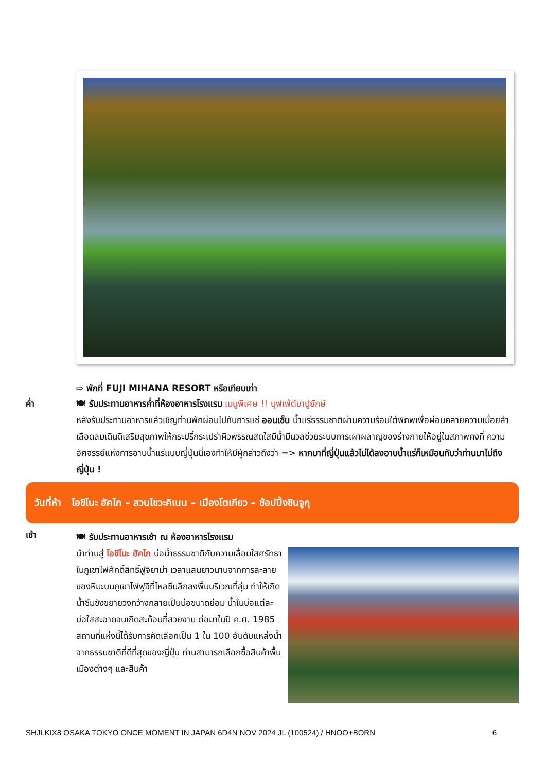⇨ พักที่ FUJI MIHANA RESORT หรือเทียบเท่า
ค่ำ
🍽 รับประทานอาหารค่ำที่ห้องอาหารโรงแรม เมนูพิเศษ !! บุฟเฟ่ต์ขาปูยักษ์
หลังรับประทานอาหารแล้วเชิญท่านพักผ่อนไปกับการแช่ ออนเซ็น น้ำแร่ธรรมชาติผ่านความร้อนใต้พิภพเพื่อผ่อนคลายความเมื่อยล้าเลือดลมเดินดีเสริมสุขภาพให้กระปรี้กระเปร่าผิวพรรณสดใสมีน้ำมีนวลช่วยระบบการเผาผลาญของร่างกายให้อยู่ในสภาพคงที่ ความอัศจรรย์แห่งการอาบน้ำแร่แบบญี่ปุ่นนี่เองทำให้มีผู้กล่าวถึงว่า => หากมาที่ญี่ปุ่นแล้วไม่ได้ลงอาบน้ำแร่ก็เหมือนกับว่าท่านมาไม่ถึงญี่ปุ่น !
วันที่ห้า โอชิโนะ ฮัคไก – สวนโชวะคิเนน – เมืองโตเกียว – ช้อปปิ้งชินจูกุ
เช้า
🍽 รับประทานอาหารเช้า ณ ห้องอาหารโรงแรม
นำท่านสู่ โอชิโนะ ฮัคไก บ่อน้ำธรรมชาติกับความเลื่อมใสศรัทธาในภูเขาไฟศักดิ์สิทธิ์ฟูจิยาม่า เวลาแสนยาวนานจากการละลายของหิมะบนภูเขาไฟฟูจิที่ไหลซึมลึกลงพื้นบริเวณที่ลุ่ม ทำให้เกิดน้ำซึมขังขยายวงกว้างกลายเป็นบ่อขนาดย่อม น้ำในบ่อแต่ละบ่อใสสะอาดจนเกิดสะท้อนที่สวยงาม ต่อมาในปี ค.ศ. 1985 สถานที่แห่งนี้ได้รับการคัดเลือกเป็น 1 ใน 100 อันดับแหล่งน้ำจากธรรมชาติที่ดีที่สุดของญี่ปุ่น ท่านสามารถเลือกซื้อสินค้าพื้นเมืองต่างๆ และสินค้า
SHJLKIX8 OSAKA TOKYO ONCE MOMENT IN JAPAN 6D4N NOV 2024 JL (100524) / HNOO+BORN 6